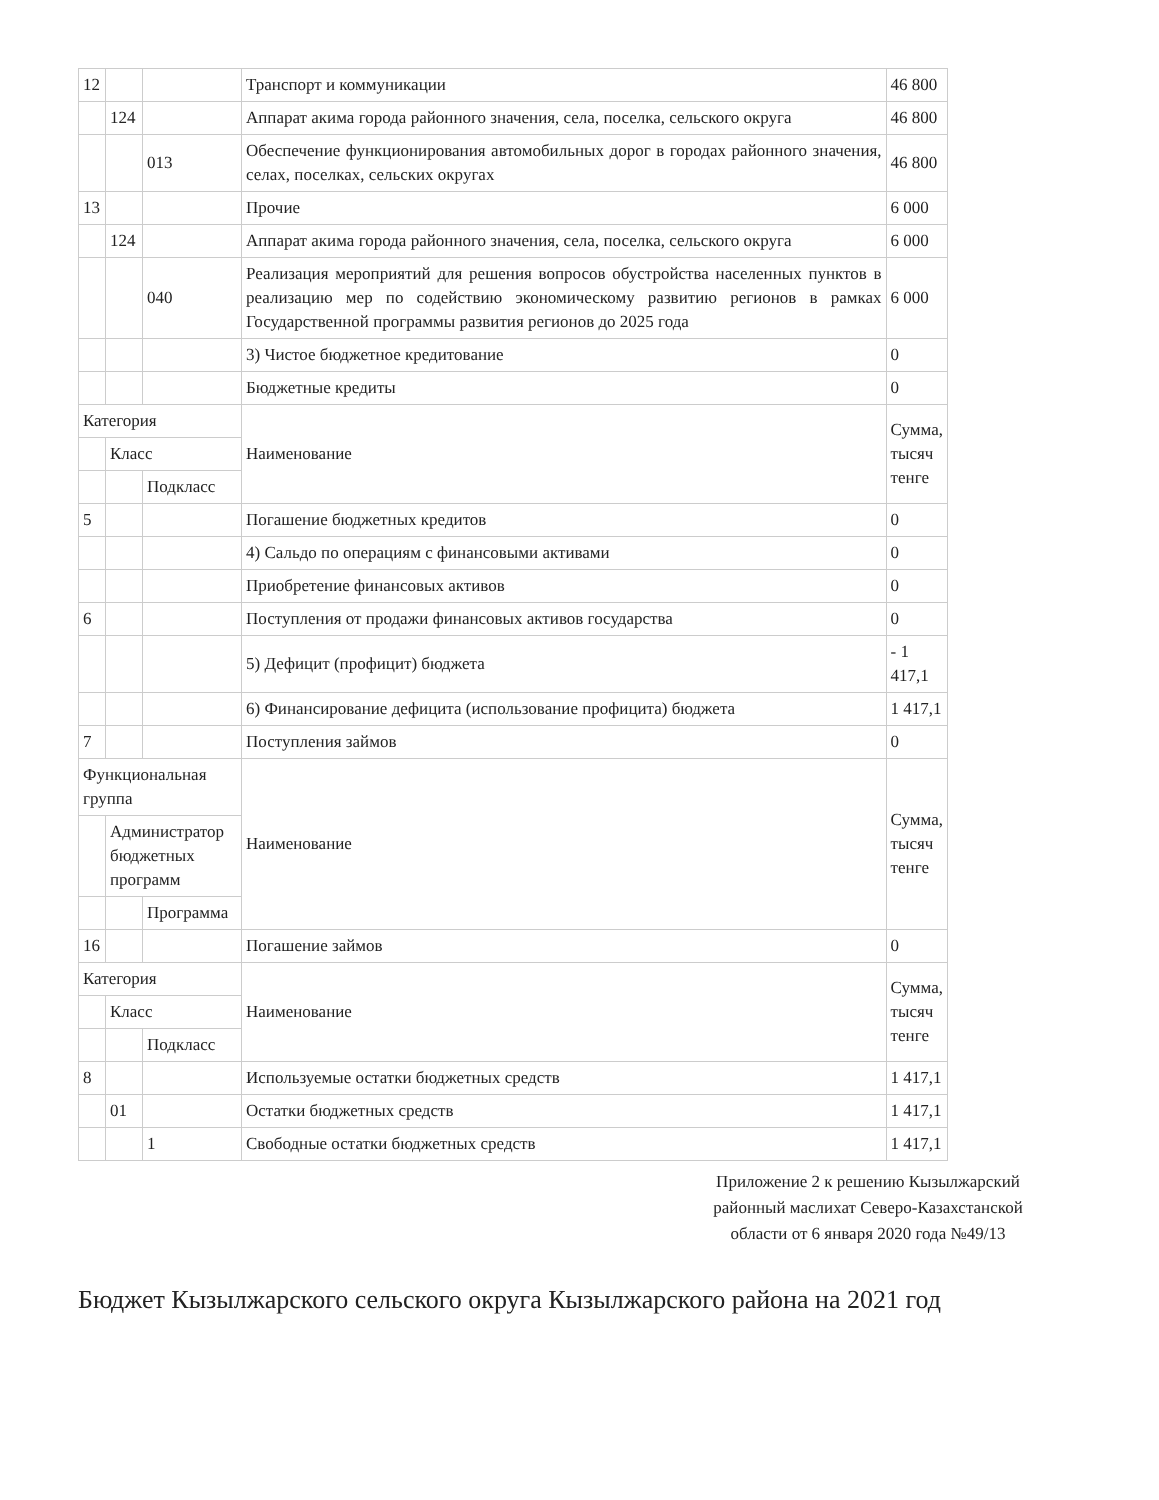| 12 | | | Транспорт и коммуникации | 46 800 |
| | 124 | | Аппарат акима города районного значения, села, поселка, сельского округа | 46 800 |
| | | 013 | Обеспечение функционирования автомобильных дорог в городах районного значения, селах, поселках, сельских округах | 46 800 |
| 13 | | | Прочие | 6 000 |
| | 124 | | Аппарат акима города районного значения, села, поселка, сельского округа | 6 000 |
| | | 040 | Реализация мероприятий для решения вопросов обустройства населенных пунктов в реализацию мер по содействию экономическому развитию регионов в рамках Государственной программы развития регионов до 2025 года | 6 000 |
| | | | 3) Чистое бюджетное кредитование | 0 |
| | | | Бюджетные кредиты | 0 |
| Категория | | | Наименование | Сумма, тысяч тенге |
| | Класс | | | |
| | | Подкласс | | |
| 5 | | | Погашение бюджетных кредитов | 0 |
| | | | 4) Сальдо по операциям с финансовыми активами | 0 |
| | | | Приобретение финансовых активов | 0 |
| 6 | | | Поступления от продажи финансовых активов государства | 0 |
| | | | 5) Дефицит (профицит) бюджета | - 1 417,1 |
| | | | 6) Финансирование дефицита (использование профицита) бюджета | 1 417,1 |
| 7 | | | Поступления займов | 0 |
| Функциональная группа | | | Наименование | Сумма, тысяч тенге |
| | Администратор бюджетных программ | | | |
| | | Программа | | |
| 16 | | | Погашение займов | 0 |
| Категория | | | Наименование | Сумма, тысяч тенге |
| | Класс | | | |
| | | Подкласс | | |
| 8 | | | Используемые остатки бюджетных средств | 1 417,1 |
| | 01 | | Остатки бюджетных средств | 1 417,1 |
| | | 1 | Свободные остатки бюджетных средств | 1 417,1 |
Приложение 2 к решению Кызылжарский районный маслихат Северо-Казахстанской области от 6 января 2020 года №49/13
Бюджет Кызылжарского сельского округа Кызылжарского района на 2021 год